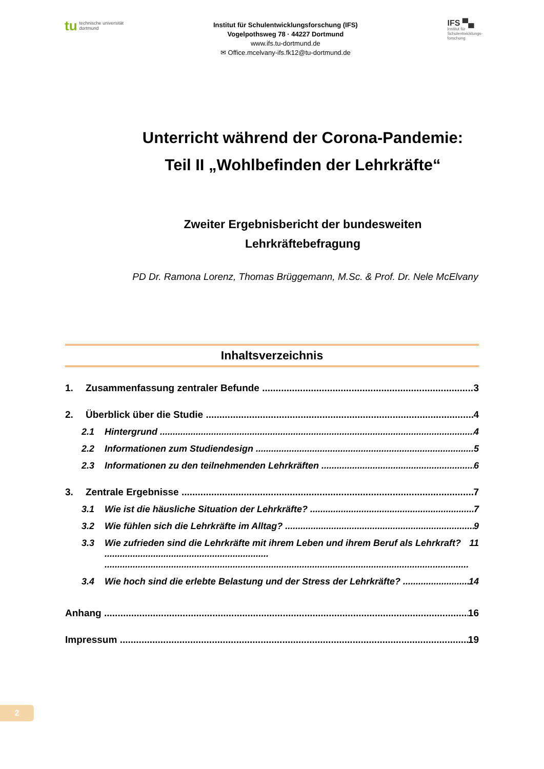tu technische universität
dortmund
Institut für Schulentwicklungsforschung (IFS)
Vogelpothsweg 78 · 44227 Dortmund
www.ifs.tu-dortmund.de
✉ Office.mcelvany-ifs.fk12@tu-dortmund.de
IFS ▀▄
Institut für
Schulentwicklungs-
forschung
Unterricht während der Corona-Pandemie:
Teil II „Wohlbefinden der Lehrkräfte“
Zweiter Ergebnisbericht der bundesweiten
Lehrkräftebefragung
PD Dr. Ramona Lorenz, Thomas Brüggemann, M.Sc. & Prof. Dr. Nele McElvany
Inhaltsverzeichnis
1. Zusammenfassung zentraler Befunde 3
2. Überblick über die Studie 4
2.1 Hintergrund 4
2.2 Informationen zum Studiendesign 5
2.3 Informationen zu den teilnehmenden Lehrkräften 6
3. Zentrale Ergebnisse 7
3.1 Wie ist die häusliche Situation der Lehrkräfte? 7
3.2 Wie fühlen sich die Lehrkräfte im Alltag? 9
3.3 Wie zufrieden sind die Lehrkräfte mit ihrem Leben und ihrem Beruf als Lehrkraft? ................................................................ 11
3.4 Wie hoch sind die erlebte Belastung und der Stress der Lehrkräfte? 14
Anhang 16
Impressum 19
2